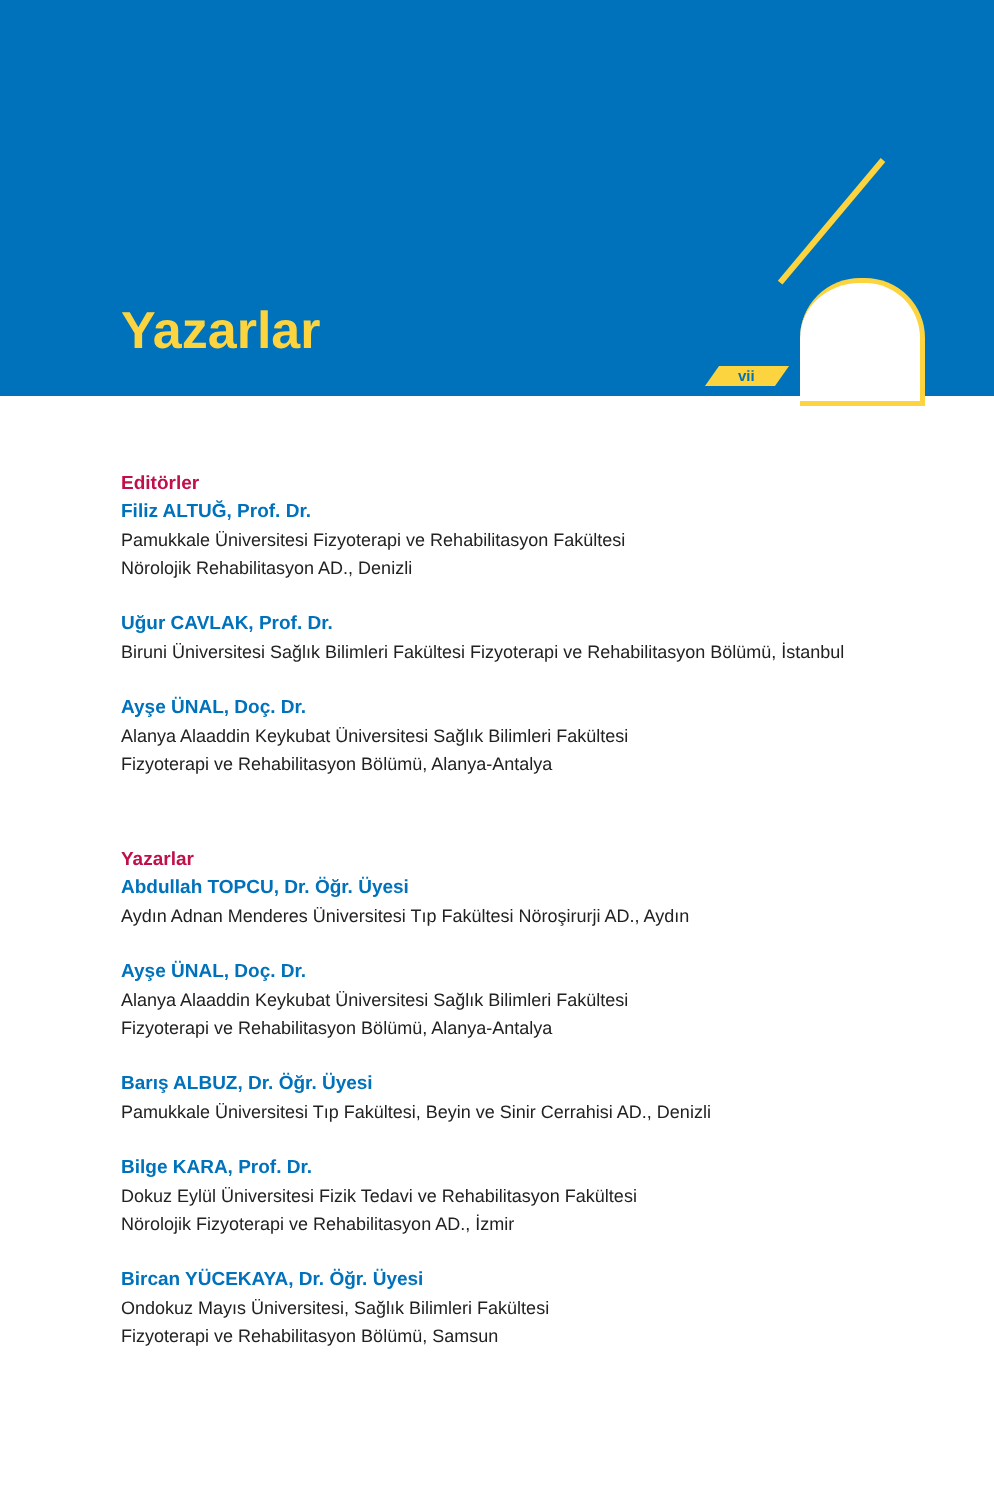Yazarlar
vii
Editörler
Filiz ALTUĞ, Prof. Dr.
Pamukkale Üniversitesi Fizyoterapi ve Rehabilitasyon Fakültesi
Nörolojik Rehabilitasyon AD., Denizli
Uğur CAVLAK, Prof. Dr.
Biruni Üniversitesi Sağlık Bilimleri Fakültesi Fizyoterapi ve Rehabilitasyon Bölümü, İstanbul
Ayşe ÜNAL, Doç. Dr.
Alanya Alaaddin Keykubat Üniversitesi Sağlık Bilimleri Fakültesi
Fizyoterapi ve Rehabilitasyon Bölümü, Alanya-Antalya
Yazarlar
Abdullah TOPCU, Dr. Öğr. Üyesi
Aydın Adnan Menderes Üniversitesi Tıp Fakültesi Nöroşirurji AD., Aydın
Ayşe ÜNAL, Doç. Dr.
Alanya Alaaddin Keykubat Üniversitesi Sağlık Bilimleri Fakültesi
Fizyoterapi ve Rehabilitasyon Bölümü, Alanya-Antalya
Barış ALBUZ, Dr. Öğr. Üyesi
Pamukkale Üniversitesi Tıp Fakültesi, Beyin ve Sinir Cerrahisi AD., Denizli
Bilge KARA, Prof. Dr.
Dokuz Eylül Üniversitesi Fizik Tedavi ve Rehabilitasyon Fakültesi
Nörolojik Fizyoterapi ve Rehabilitasyon AD., İzmir
Bircan YÜCEKAYA, Dr. Öğr. Üyesi
Ondokuz Mayıs Üniversitesi, Sağlık Bilimleri Fakültesi
Fizyoterapi ve Rehabilitasyon Bölümü, Samsun